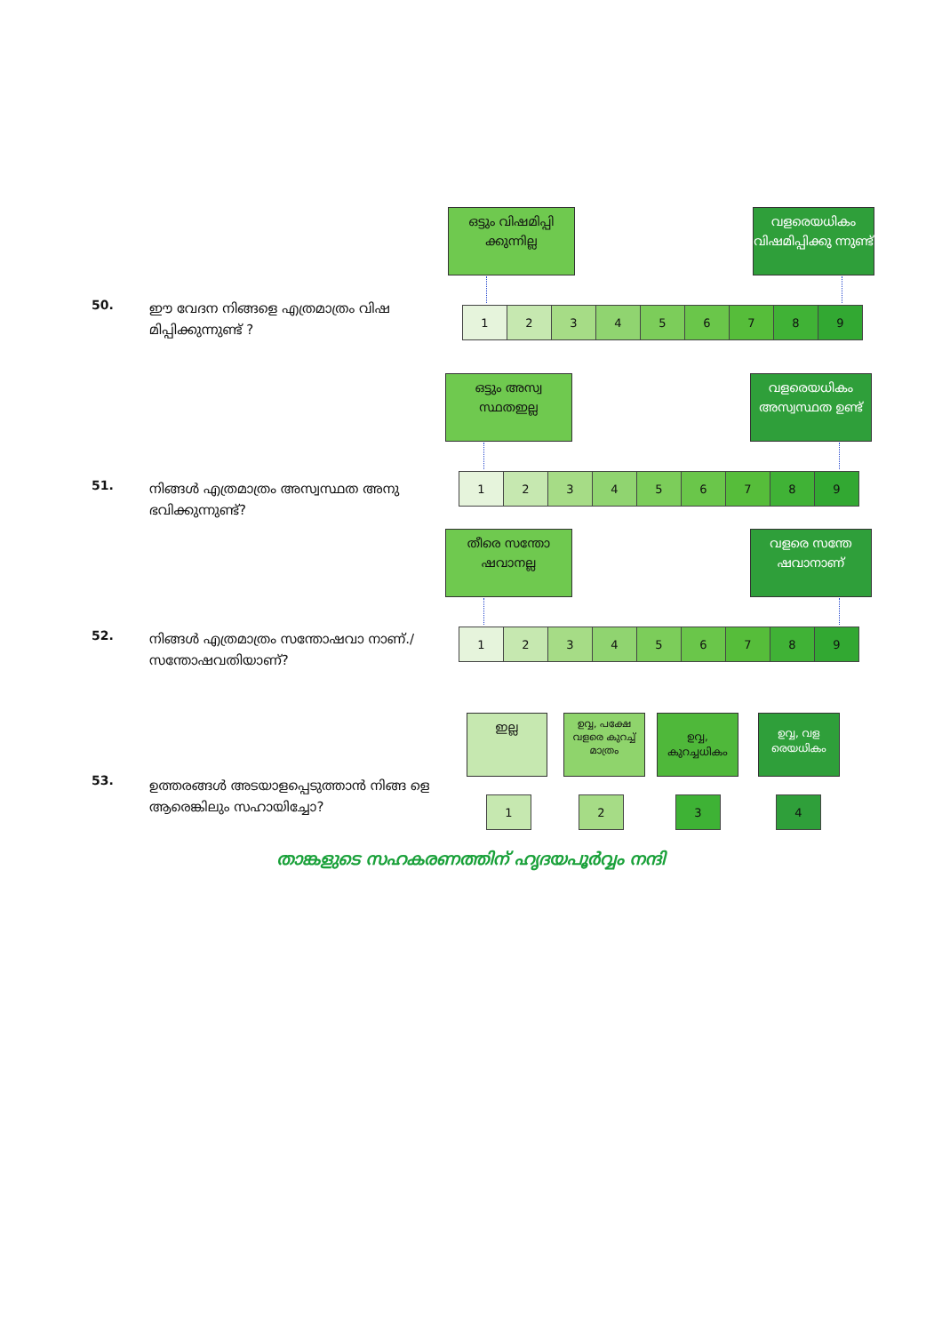ഒട്ടും വിഷമിപ്പി ക്കുന്നില്ല
വളരെയധികം വിഷമിപ്പിക്കു ന്നുണ്ട്
50.
ഈ വേദന നിങ്ങളെ എത്രമാത്രം വിഷ മിപ്പിക്കുന്നുണ്ട് ?
| 1 | 2 | 3 | 4 | 5 | 6 | 7 | 8 | 9 |
ഒട്ടും അസ്വ സ്ഥതഇല്ല
വളരെയധികം അസ്വസ്ഥത ഉണ്ട്
51.
നിങ്ങൾ എത്രമാത്രം അസ്വസ്ഥത അനു ഭവിക്കുന്നുണ്ട്?
| 1 | 2 | 3 | 4 | 5 | 6 | 7 | 8 | 9 |
തീരെ സന്തോ ഷവാനല്ല
വളരെ സന്തേ ഷവാനാണ്
52.
നിങ്ങൾ എത്രമാത്രം സന്തോഷവാ നാണ്./ സന്തോഷവതിയാണ്?
| 1 | 2 | 3 | 4 | 5 | 6 | 7 | 8 | 9 |
ഇല്ല
ഉവ്വ, പക്ഷേ വളരെ കുറച്ച് മാത്രം
ഉവ്വ, കുറച്ചധികം
ഉവ്വ, വള രെയധികം
53.
ഉത്തരങ്ങൾ അടയാളപ്പെടുത്താൻ നിങ്ങ ളെ ആരെങ്കിലും സഹായിച്ചോ?
| 1 |
| 2 |
| 3 |
| 4 |
താങ്കളുടെ സഹകരണത്തിന് ഹൃദയപൂർവ്വം നന്ദി